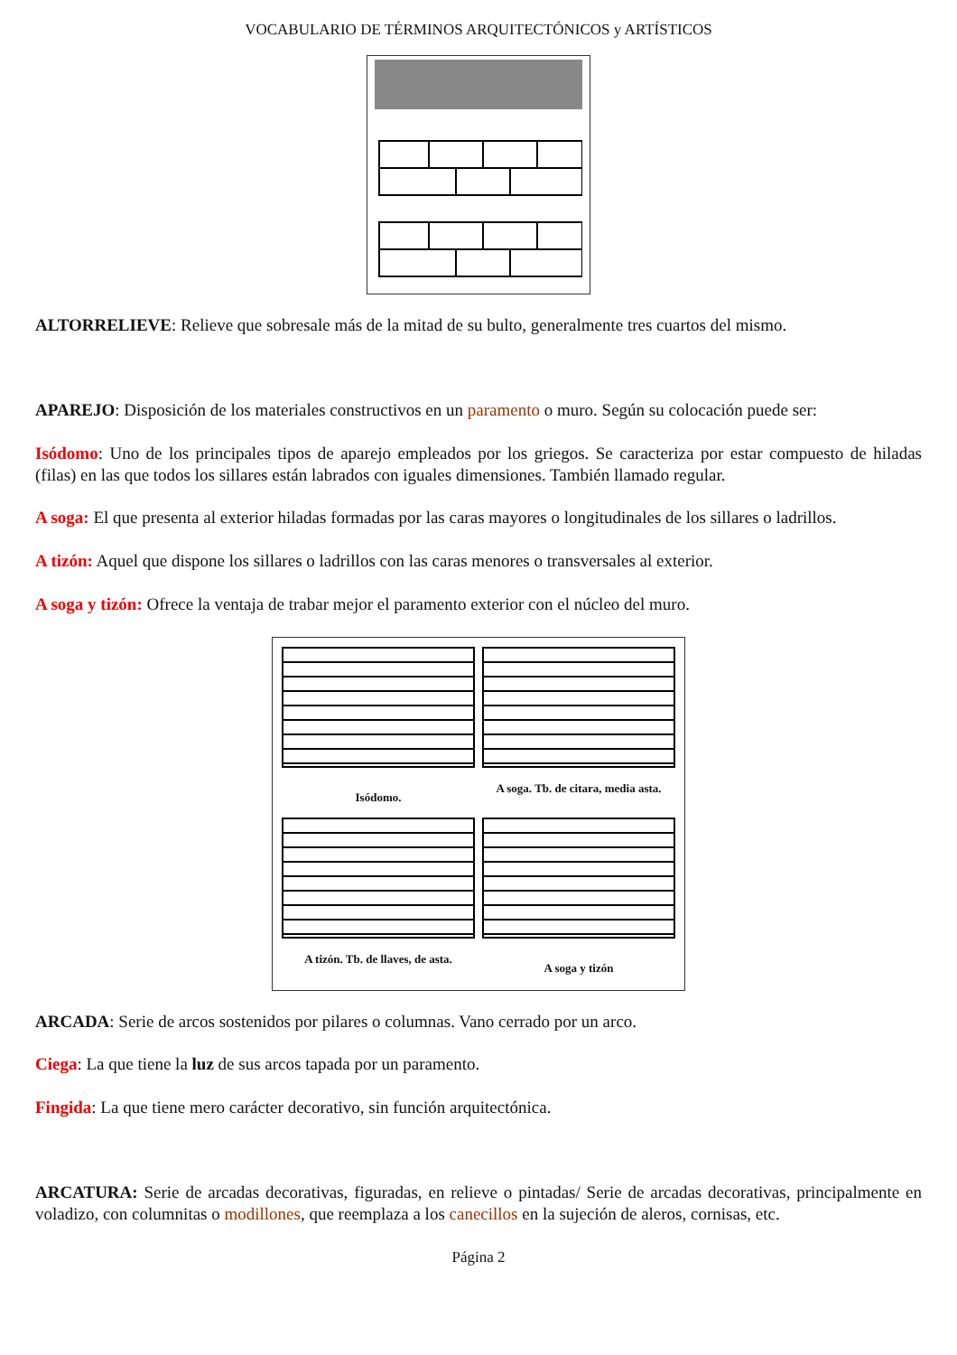VOCABULARIO DE TÉRMINOS ARQUITECTÓNICOS y ARTÍSTICOS
ALTORRELIEVE: Relieve que sobresale más de la mitad de su bulto, generalmente tres cuartos del mismo.
APAREJO: Disposición de los materiales constructivos en un paramento o muro. Según su colocación puede ser:
Isódomo: Uno de los principales tipos de aparejo empleados por los griegos. Se caracteriza por estar compuesto de hiladas (filas) en las que todos los sillares están labrados con iguales dimensiones. También llamado regular.
A soga: El que presenta al exterior hiladas formadas por las caras mayores o longitudinales de los sillares o ladrillos.
A tizón: Aquel que dispone los sillares o ladrillos con las caras menores o transversales al exterior.
A soga y tizón: Ofrece la ventaja de trabar mejor el paramento exterior con el núcleo del muro.
Isódomo.
A soga. Tb. de citara, media asta.
A tizón. Tb. de llaves, de asta.
A soga y tizón
ARCADA: Serie de arcos sostenidos por pilares o columnas. Vano cerrado por un arco.
Ciega: La que tiene la luz de sus arcos tapada por un paramento.
Fingida: La que tiene mero carácter decorativo, sin función arquitectónica.
ARCATURA: Serie de arcadas decorativas, figuradas, en relieve o pintadas/ Serie de arcadas decorativas, principalmente en voladizo, con columnitas o modillones, que reemplaza a los canecillos en la sujeción de aleros, cornisas, etc.
Página 2